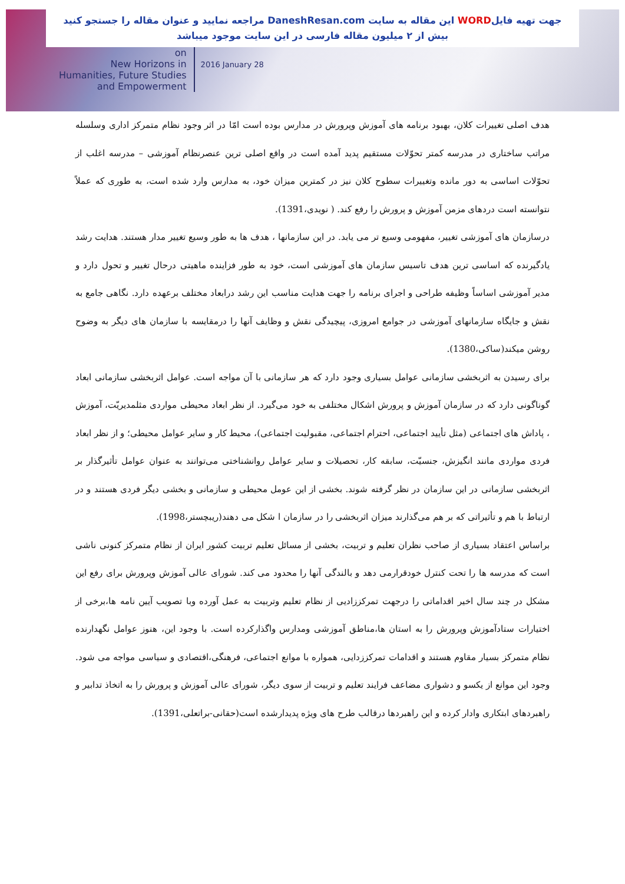جهت تهیه فایلWORD این مقاله به سایت DaneshResan.com مراجعه نمایید و عنوان مقاله را جستجو کنید
بیش از ۲ میلیون مقاله فارسی در این سایت موجود میباشد
on
New Horizons in
Humanities, Future Studies
and Empowerment
2016 January 28
هدف اصلی تغییرات کلان، بهبود برنامه های آموزش وپرورش در مدارس بوده است امّا در اثر وجود نظام متمرکز اداری وسلسله مراتب ساختاری در مدرسه کمتر تحوّلات مستقیم پدید آمده است در واقع اصلی ترین عنصرنظام آموزشی – مدرسه اغلب از تحوّلات اساسی به دور مانده وتغییرات سطوح کلان نیز در کمترین میزان خود، به مدارس وارد شده است، به طوری که عملاً نتوانسته است دردهای مزمن آموزش و پرورش را رفع کند. ( نویدی،1391).
درسازمان های آموزشی تغییر، مفهومی وسیع تر می یابد. در این سازمانها ، هدف ها به طور وسیع تغییر مدار هستند. هدایت رشد یادگیرنده که اساسی ترین هدف تاسیس سازمان های آموزشی است، خود به طور فزاینده ماهیتی درحال تغییر و تحول دارد و مدیر آموزشی اساساً وظیفه طراحی و اجرای برنامه را جهت هدایت مناسب این رشد درابعاد مختلف برعهده دارد. نگاهی جامع به نقش و جایگاه سازمانهای آموزشی در جوامع امروزی، پیچیدگی نقش و وظایف آنها را درمقایسه با سازمان های دیگر به وضوح روشن میکند(ساکی،1380).
برای رسیدن به اثربخشی سازمانی عوامل بسیاری وجود دارد که هر سازمانی با آن مواجه است. عوامل اثربخشی سازمانی ابعاد گوناگونی دارد که در سازمان آموزش و پرورش اشکال مختلفی به خود می‌گیرد. از نظر ابعاد محیطی مواردی مثلمدیریّت، آموزش ، پاداش های اجتماعی (مثل تأیید اجتماعی، احترام اجتماعی، مقبولیت اجتماعی)، محیط کار و سایر عوامل محیطی؛ و از نظر ابعاد فردی مواردی مانند انگیزش، جنسیّت، سابقه کار، تحصیلات و سایر عوامل روانشناختی می‌توانند به عنوان عوامل تأثیرگذار بر اثربخشی سازمانی در این سازمان در نظر گرفته شوند. بخشی از این عومل محیطی و سازمانی و بخشی دیگر فردی هستند و در ارتباط با هم و تأثیراتی که بر هم می‌گذارند میزان اثربخشی را در سازمان ا شکل می دهند(ریبچستر،1998).
براساس اعتقاد بسیاری از صاحب نظران تعلیم و تربیت، بخشی از مسائل تعلیم تربیت کشور ایران از نظام متمرکز کنونی ناشی است که مدرسه ها را تحت کنترل خودقرارمی دهد و بالندگی آنها را محدود می کند. شورای عالی آموزش وپرورش برای رفع این مشکل در چند سال اخیر اقداماتی را درجهت تمرکززادیی از نظام تعلیم وتربیت به عمل آورده وبا تصویب آیین نامه ها،برخی از اختیارات ستادآموزش وپرورش را به استان ها،مناطق آموزشی ومدارس واگذارکرده است. با وجود این، هنوز عوامل نگهدارنده نظام متمرکز بسیار مقاوم هستند و اقدامات تمرکززدایی، همواره با موانع اجتماعی، فرهنگی،اقتصادی و سیاسی مواجه می شود. وجود این موانع از یکسو و دشواری مضاعف فرایند تعلیم و تربیت از سوی دیگر، شورای عالی آموزش و پرورش را به اتخاذ تدابیر و راهبردهای ابتکاری وادار کرده و این راهبردها درقالب طرح های ویژه پدیدارشده است(حقانی-براتعلی،1391).